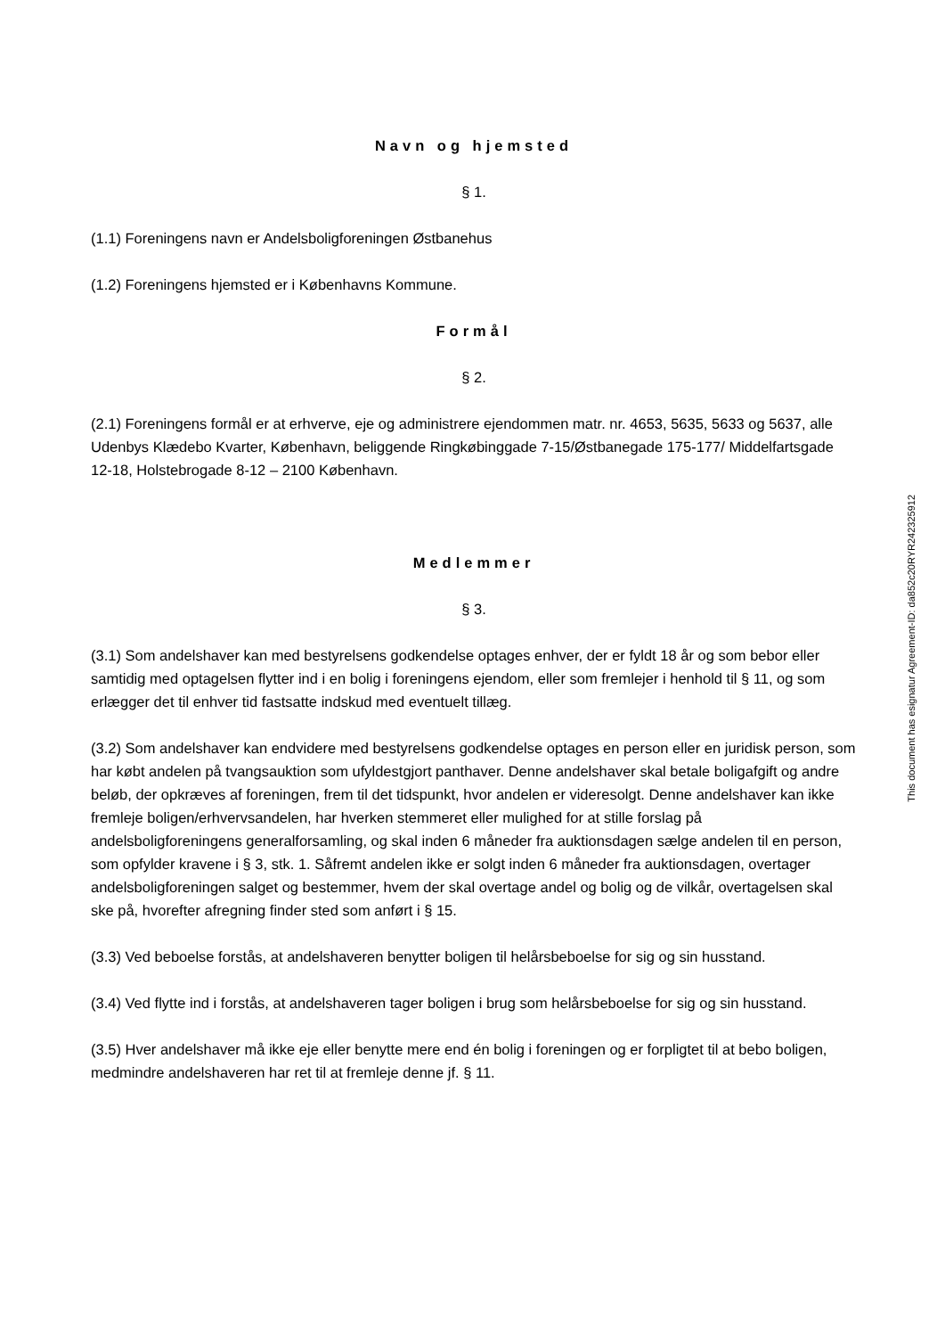Navn og hjemsted
§ 1.
(1.1) Foreningens navn er Andelsboligforeningen Østbanehus
(1.2) Foreningens hjemsted er i Københavns Kommune.
Formål
§ 2.
(2.1) Foreningens formål er at erhverve, eje og administrere ejendommen matr. nr. 4653, 5635, 5633 og 5637, alle Udenbys Klædebo Kvarter, København, beliggende Ringkøbinggade 7-15/Østbanegade 175-177/ Middelfartsgade 12-18, Holstebrogade 8-12 – 2100 København.
Medlemmer
§ 3.
(3.1) Som andelshaver kan med bestyrelsens godkendelse optages enhver, der er fyldt 18 år og som bebor eller samtidig med optagelsen flytter ind i en bolig i foreningens ejendom, eller som fremlejer i henhold til § 11, og som erlægger det til enhver tid fastsatte indskud med eventuelt tillæg.
(3.2) Som andelshaver kan endvidere med bestyrelsens godkendelse optages en person eller en juridisk person, som har købt andelen på tvangsauktion som ufyldestgjort panthaver. Denne andelshaver skal betale boligafgift og andre beløb, der opkræves af foreningen, frem til det tidspunkt, hvor andelen er videresolgt. Denne andelshaver kan ikke fremleje boligen/erhvervsandelen, har hverken stemmeret eller mulighed for at stille forslag på andelsboligforeningens generalforsamling, og skal inden 6 måneder fra auktionsdagen sælge andelen til en person, som opfylder kravene i § 3, stk. 1. Såfremt andelen ikke er solgt inden 6 måneder fra auktionsdagen, overtager andelsboligforeningen salget og bestemmer, hvem der skal overtage andel og bolig og de vilkår, overtagelsen skal ske på, hvorefter afregning finder sted som anført i § 15.
(3.3) Ved beboelse forstås, at andelshaveren benytter boligen til helårsbeboelse for sig og sin husstand.
(3.4) Ved flytte ind i forstås, at andelshaveren tager boligen i brug som helårsbeboelse for sig og sin husstand.
(3.5) Hver andelshaver må ikke eje eller benytte mere end én bolig i foreningen og er forpligtet til at bebo boligen, medmindre andelshaveren har ret til at fremleje denne jf. § 11.
This document has esignatur Agreement-ID: da852c20RYR242325912